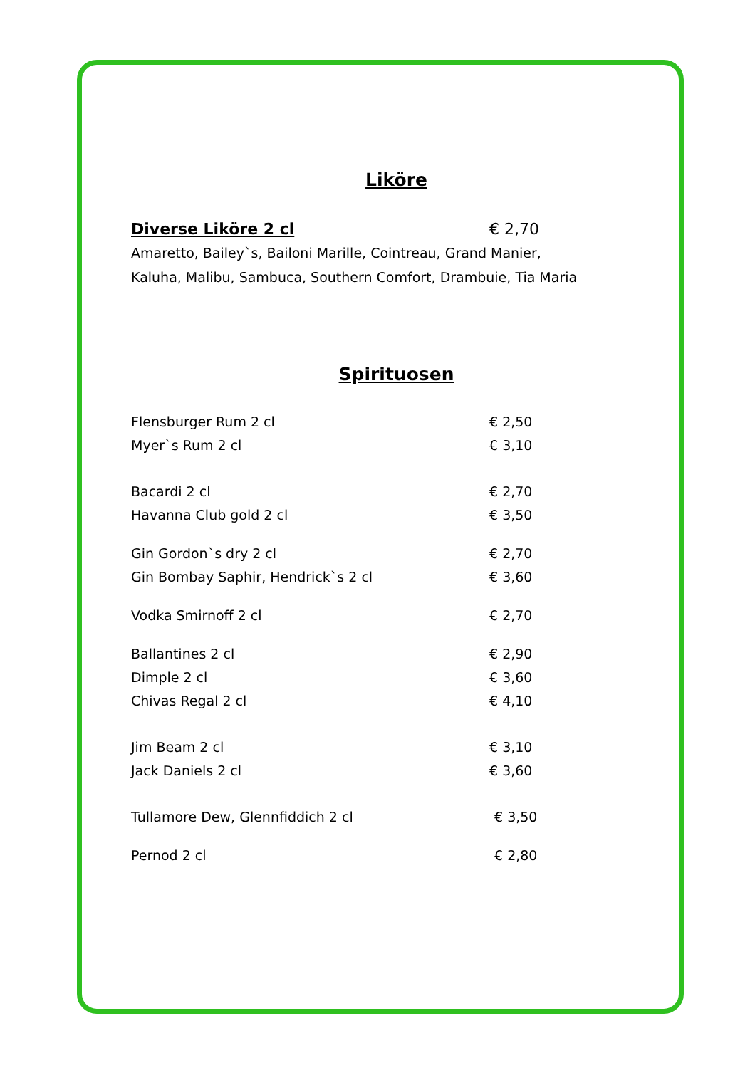Liköre
Diverse Liköre 2 cl € 2,70
Amaretto, Bailey`s, Bailoni Marille, Cointreau, Grand Manier,
Kaluha, Malibu, Sambuca, Southern Comfort, Drambuie, Tia Maria
Spirituosen
Flensburger Rum 2 cl € 2,50
Myer`s Rum 2 cl € 3,10
Bacardi 2 cl € 2,70
Havanna Club gold 2 cl € 3,50
Gin Gordon`s dry 2 cl € 2,70
Gin Bombay Saphir, Hendrick`s 2 cl € 3,60
Vodka Smirnoff 2 cl € 2,70
Ballantines 2 cl € 2,90
Dimple 2 cl € 3,60
Chivas Regal 2 cl € 4,10
Jim Beam 2 cl € 3,10
Jack Daniels 2 cl € 3,60
Tullamore Dew, Glennfiddich 2 cl € 3,50
Pernod 2 cl € 2,80